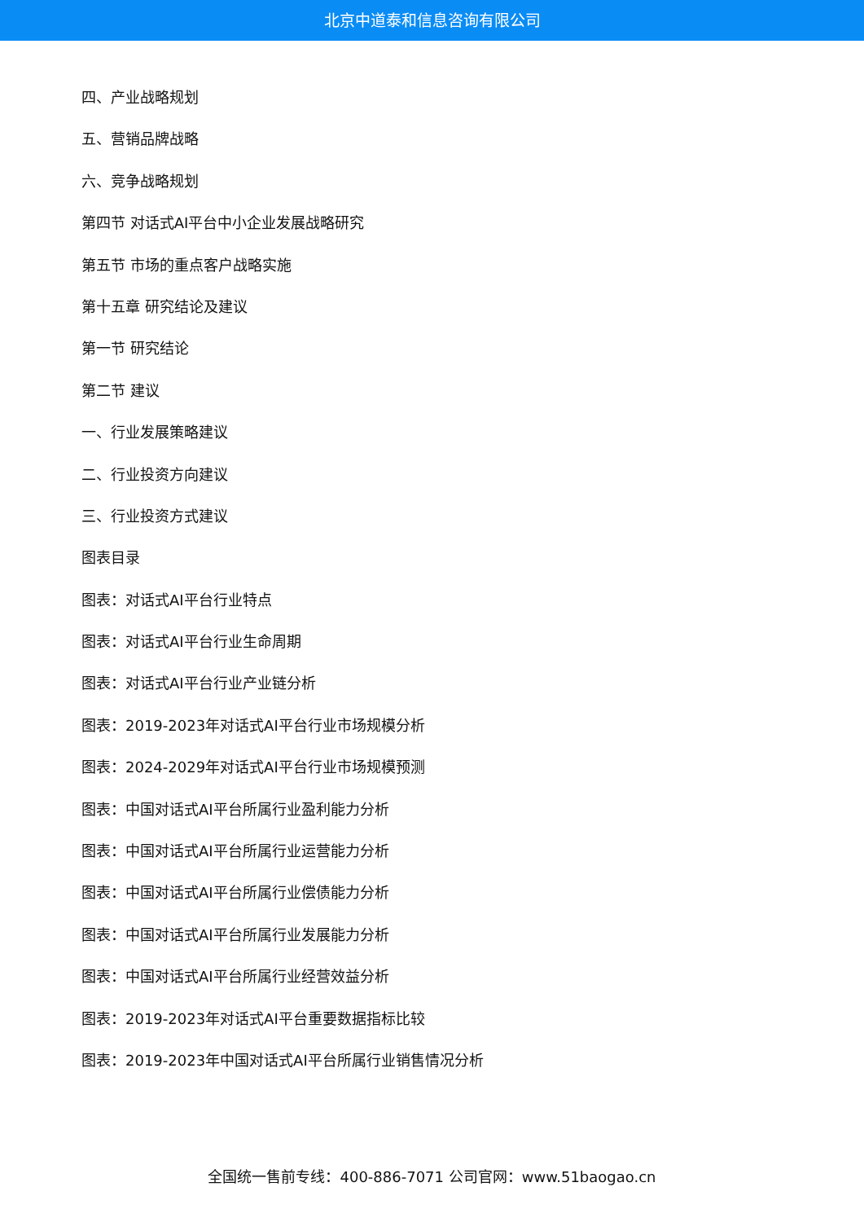北京中道泰和信息咨询有限公司
四、产业战略规划
五、营销品牌战略
六、竞争战略规划
第四节 对话式AI平台中小企业发展战略研究
第五节 市场的重点客户战略实施
第十五章 研究结论及建议
第一节 研究结论
第二节 建议
一、行业发展策略建议
二、行业投资方向建议
三、行业投资方式建议
图表目录
图表：对话式AI平台行业特点
图表：对话式AI平台行业生命周期
图表：对话式AI平台行业产业链分析
图表：2019-2023年对话式AI平台行业市场规模分析
图表：2024-2029年对话式AI平台行业市场规模预测
图表：中国对话式AI平台所属行业盈利能力分析
图表：中国对话式AI平台所属行业运营能力分析
图表：中国对话式AI平台所属行业偿债能力分析
图表：中国对话式AI平台所属行业发展能力分析
图表：中国对话式AI平台所属行业经营效益分析
图表：2019-2023年对话式AI平台重要数据指标比较
图表：2019-2023年中国对话式AI平台所属行业销售情况分析
全国统一售前专线：400-886-7071 公司官网：www.51baogao.cn